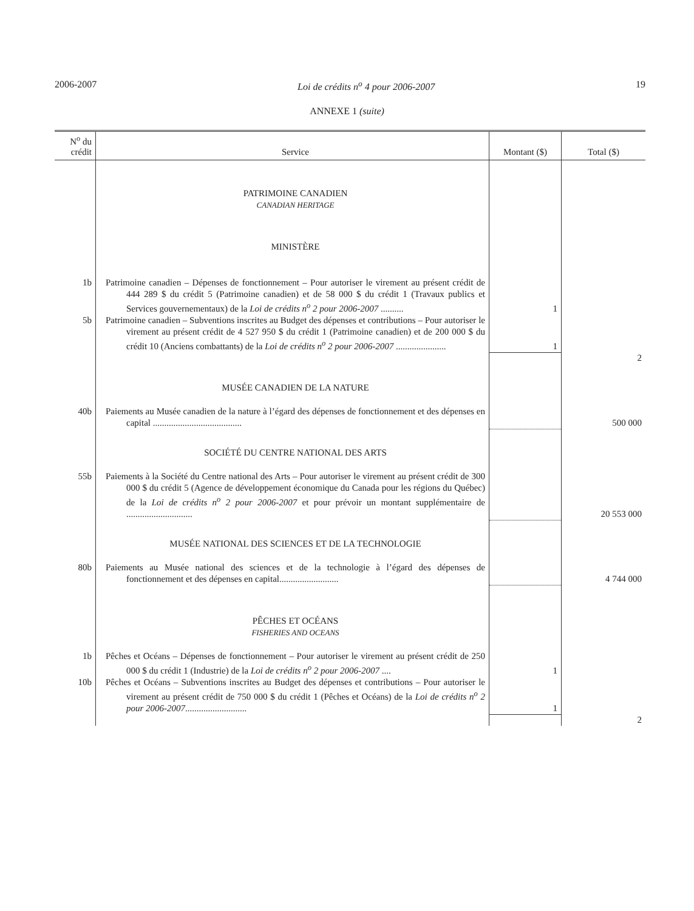2006-2007 Loi de crédits n<sup>o</sup> 4 pour 2006-2007 19
ANNEXE 1 (suite)
| N<sup>o</sup> du crédit | Service | Montant ($) | Total ($) |
| --- | --- | --- | --- |
| | PATRIMOINE CANADIEN CANADIAN HERITAGE | | |
| | MINISTÈRE | | |
| 1b | Patrimoine canadien – Dépenses de fonctionnement – Pour autoriser le virement au présent crédit de 444 289 $ du crédit 5 (Patrimoine canadien) et de 58 000 $ du crédit 1 (Travaux publics et Services gouvernementaux) de la Loi de crédits n<sup>o</sup> 2 pour 2006-2007 .......... | 1 | |
| 5b | Patrimoine canadien – Subventions inscrites au Budget des dépenses et contributions – Pour autoriser le virement au présent crédit de 4 527 950 $ du crédit 1 (Patrimoine canadien) et de 200 000 $ du crédit 10 (Anciens combattants) de la Loi de crédits n<sup>o</sup> 2 pour 2006-2007 ...................... | 1 | |
| | | | 2 |
| | MUSÉE CANADIEN DE LA NATURE | | |
| 40b | Paiements au Musée canadien de la nature à l’égard des dépenses de fonctionnement et des dépenses en capital ....................................... | | 500 000 |
| | SOCIÉTÉ DU CENTRE NATIONAL DES ARTS | | |
| 55b | Paiements à la Société du Centre national des Arts – Pour autoriser le virement au présent crédit de 300 000 $ du crédit 5 (Agence de développement économique du Canada pour les régions du Québec) de la Loi de crédits n<sup>o</sup> 2 pour 2006-2007 et pour prévoir un montant supplémentaire de ............................. | | 20 553 000 |
| | MUSÉE NATIONAL DES SCIENCES ET DE LA TECHNOLOGIE | | |
| 80b | Paiements au Musée national des sciences et de la technologie à l’égard des dépenses de fonctionnement et des dépenses en capital.......................... | | 4 744 000 |
| | PÊCHES ET OCÉANS FISHERIES AND OCEANS | | |
| 1b | Pêches et Océans – Dépenses de fonctionnement – Pour autoriser le virement au présent crédit de 250 000 $ du crédit 1 (Industrie) de la Loi de crédits n<sup>o</sup> 2 pour 2006-2007 .... | 1 | |
| 10b | Pêches et Océans – Subventions inscrites au Budget des dépenses et contributions – Pour autoriser le virement au présent crédit de 750 000 $ du crédit 1 (Pêches et Océans) de la Loi de crédits n<sup>o</sup> 2 pour 2006-2007 ........................... | 1 | |
| | | | 2 |